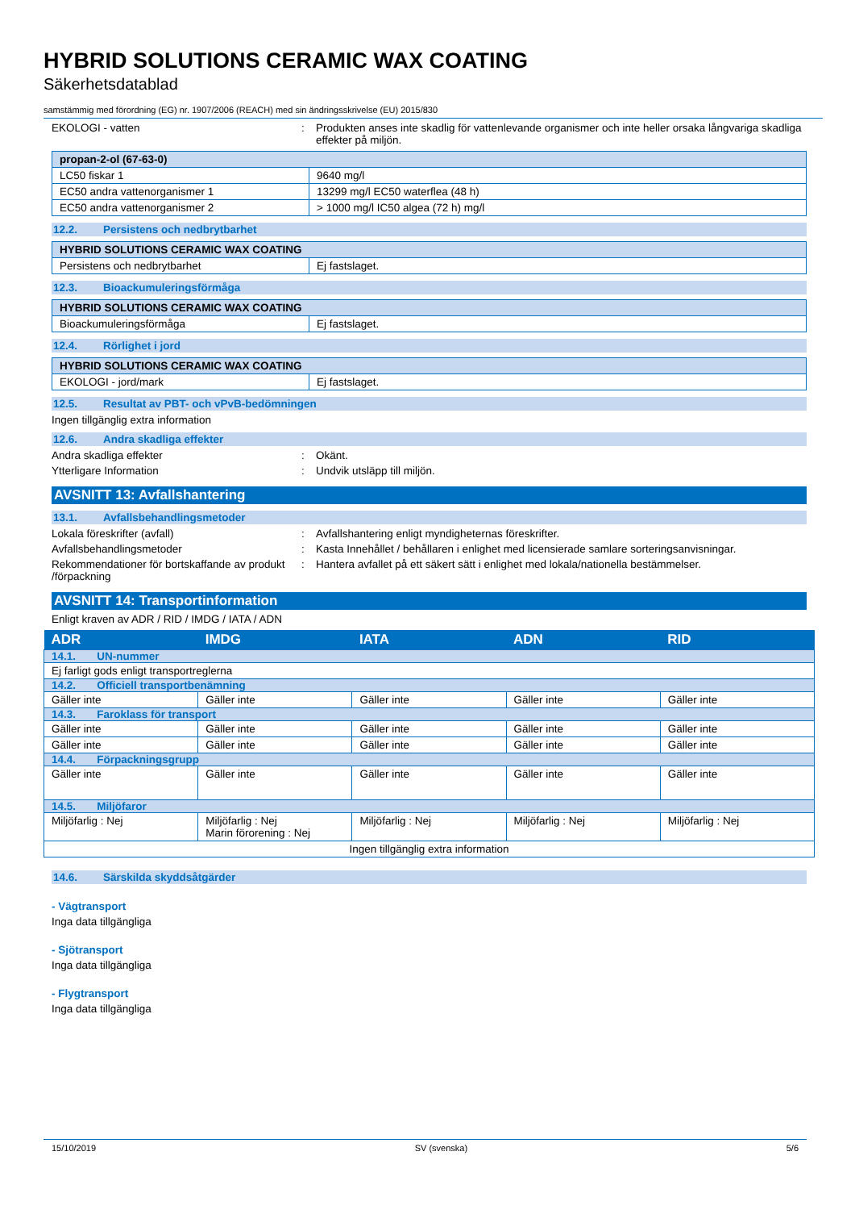HYBRID SOLUTIONS CERAMIC WAX COATING
Säkerhetsdatablad
samstämmig med förordning (EG) nr. 1907/2006 (REACH) med sin ändringsskrivelse (EU) 2015/830
EKOLOGI - vatten : Produkten anses inte skadlig för vattenlevande organismer och inte heller orsaka långvariga skadliga effekter på miljön.
| propan-2-ol (67-63-0) | |
| LC50 fiskar 1 | 9640 mg/l |
| EC50 andra vattenorganismer 1 | 13299 mg/l EC50 waterflea (48 h) |
| EC50 andra vattenorganismer 2 | > 1000 mg/l IC50 algea (72 h) mg/l |
12.2. Persistens och nedbrytbarhet
| HYBRID SOLUTIONS CERAMIC WAX COATING | |
| Persistens och nedbrytbarhet | Ej fastslaget. |
12.3. Bioackumuleringsförmåga
| HYBRID SOLUTIONS CERAMIC WAX COATING | |
| Bioackumuleringsförmåga | Ej fastslaget. |
12.4. Rörlighet i jord
| HYBRID SOLUTIONS CERAMIC WAX COATING | |
| EKOLOGI - jord/mark | Ej fastslaget. |
12.5. Resultat av PBT- och vPvB-bedömningen
Ingen tillgänglig extra information
12.6. Andra skadliga effekter
Andra skadliga effekter : Okänt.
Ytterligare Information : Undvik utsläpp till miljön.
AVSNITT 13: Avfallshantering
13.1. Avfallsbehandlingsmetoder
Lokala föreskrifter (avfall) : Avfallshantering enligt myndigheternas föreskrifter.
Avfallsbehandlingsmetoder : Kasta Innehållet / behållaren i enlighet med licensierade samlare sorteringsanvisningar.
Rekommendationer för bortskaffande av produkt /förpackning
: Hantera avfallet på ett säkert sätt i enlighet med lokala/nationella bestämmelser.
AVSNITT 14: Transportinformation
Enligt kraven av ADR / RID / IMDG / IATA / ADN
| ADR | IMDG | IATA | ADN | RID |
| 14.1. UN-nummer | | | | |
| Ej farligt gods enligt transportreglerna | | | | |
| 14.2. Officiell transportbenämning | | | | |
| Gäller inte | Gäller inte | Gäller inte | Gäller inte | Gäller inte |
| 14.3. Faroklass för transport | | | | |
| Gäller inte | Gäller inte | Gäller inte | Gäller inte | Gäller inte |
| Gäller inte | Gäller inte | Gäller inte | Gäller inte | Gäller inte |
| 14.4. Förpackningsgrupp | | | | |
| Gäller inte | Gäller inte | Gäller inte | Gäller inte | Gäller inte |
| 14.5. Miljöfaror | | | | |
| Miljöfarlig : Nej | Miljöfarlig : Nej Marin förorening : Nej | Miljöfarlig : Nej | Miljöfarlig : Nej | Miljöfarlig : Nej |
| Ingen tillgänglig extra information | | | | |
14.6. Särskilda skyddsåtgärder
- Vägtransport
Inga data tillgängliga
- Sjötransport
Inga data tillgängliga
- Flygtransport
Inga data tillgängliga
15/10/2019 SV (svenska) 5/6